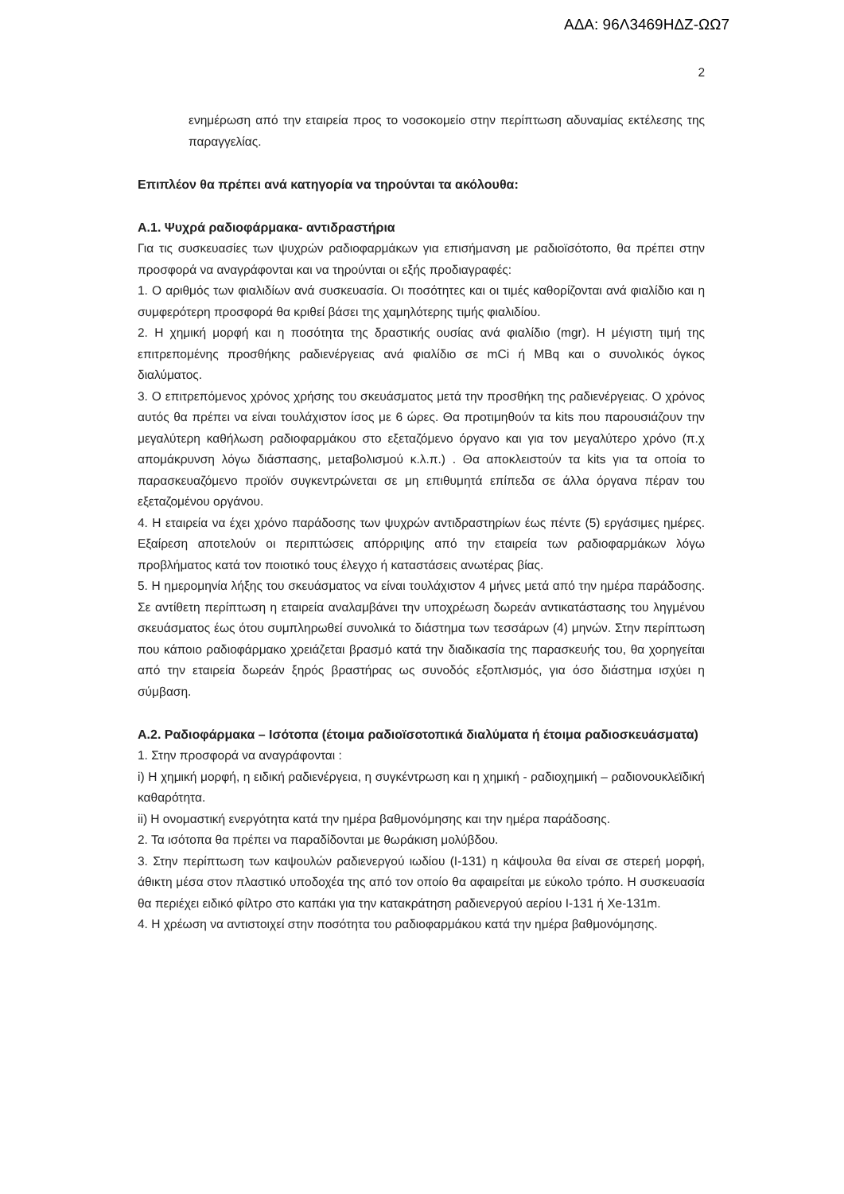ΑΔΑ: 96Λ3469ΗΔΖ-ΩΩ7
2
ενημέρωση από την εταιρεία προς το νοσοκομείο στην περίπτωση αδυναμίας εκτέλεσης της παραγγελίας.
Επιπλέον θα πρέπει ανά κατηγορία να τηρούνται τα ακόλουθα:
Α.1. Ψυχρά ραδιοφάρμακα- αντιδραστήρια
Για τις συσκευασίες των ψυχρών ραδιοφαρμάκων για επισήμανση με ραδιοϊσότοπο, θα πρέπει στην προσφορά να αναγράφονται και να τηρούνται οι εξής προδιαγραφές:
1. Ο αριθμός των φιαλιδίων ανά συσκευασία. Οι ποσότητες και οι τιμές καθορίζονται ανά φιαλίδιο και η συμφερότερη προσφορά θα κριθεί βάσει της χαμηλότερης τιμής φιαλιδίου.
2. Η χημική μορφή και η ποσότητα της δραστικής ουσίας ανά φιαλίδιο (mgr). Η μέγιστη τιμή της επιτρεπομένης προσθήκης ραδιενέργειας ανά φιαλίδιο σε mCi ή MBq και ο συνολικός όγκος διαλύματος.
3. Ο επιτρεπόμενος χρόνος χρήσης του σκευάσματος μετά την προσθήκη της ραδιενέργειας. Ο χρόνος αυτός θα πρέπει να είναι τουλάχιστον ίσος με 6 ώρες. Θα προτιμηθούν τα kits που παρουσιάζουν την μεγαλύτερη καθήλωση ραδιοφαρμάκου στο εξεταζόμενο όργανο και για τον μεγαλύτερο χρόνο (π.χ απομάκρυνση λόγω διάσπασης, μεταβολισμού κ.λ.π.) . Θα αποκλειστούν τα kits για τα οποία το παρασκευαζόμενο προϊόν συγκεντρώνεται σε μη επιθυμητά επίπεδα σε άλλα όργανα πέραν του εξεταζομένου οργάνου.
4. Η εταιρεία να έχει χρόνο παράδοσης των ψυχρών αντιδραστηρίων έως πέντε (5) εργάσιμες ημέρες. Εξαίρεση αποτελούν οι περιπτώσεις απόρριψης από την εταιρεία των ραδιοφαρμάκων λόγω προβλήματος κατά τον ποιοτικό τους έλεγχο ή καταστάσεις ανωτέρας βίας.
5. Η ημερομηνία λήξης του σκευάσματος να είναι τουλάχιστον 4 μήνες μετά από την ημέρα παράδοσης. Σε αντίθετη περίπτωση η εταιρεία αναλαμβάνει την υποχρέωση δωρεάν αντικατάστασης του ληγμένου σκευάσματος έως ότου συμπληρωθεί συνολικά το διάστημα των τεσσάρων (4) μηνών. Στην περίπτωση που κάποιο ραδιοφάρμακο χρειάζεται βρασμό κατά την διαδικασία της παρασκευής του, θα χορηγείται από την εταιρεία δωρεάν ξηρός βραστήρας ως συνοδός εξοπλισμός, για όσο διάστημα ισχύει η σύμβαση.
Α.2. Ραδιοφάρμακα – Ισότοπα (έτοιμα ραδιοϊσοτοπικά διαλύματα ή έτοιμα ραδιοσκευάσματα)
1. Στην προσφορά να αναγράφονται :
i) Η χημική μορφή, η ειδική ραδιενέργεια, η συγκέντρωση και η χημική - ραδιοχημική – ραδιονουκλεϊδική καθαρότητα.
ii) Η ονομαστική ενεργότητα κατά την ημέρα βαθμονόμησης και την ημέρα παράδοσης.
2. Τα ισότοπα θα πρέπει να παραδίδονται με θωράκιση μολύβδου.
3. Στην περίπτωση των καψουλών ραδιενεργού ιωδίου (I-131) η κάψουλα θα είναι σε στερεή μορφή, άθικτη μέσα στον πλαστικό υποδοχέα της από τον οποίο θα αφαιρείται με εύκολο τρόπο. Η συσκευασία θα περιέχει ειδικό φίλτρο στο καπάκι για την κατακράτηση ραδιενεργού αερίου I-131 ή Xe-131m.
4. Η χρέωση να αντιστοιχεί στην ποσότητα του ραδιοφαρμάκου κατά την ημέρα βαθμονόμησης.